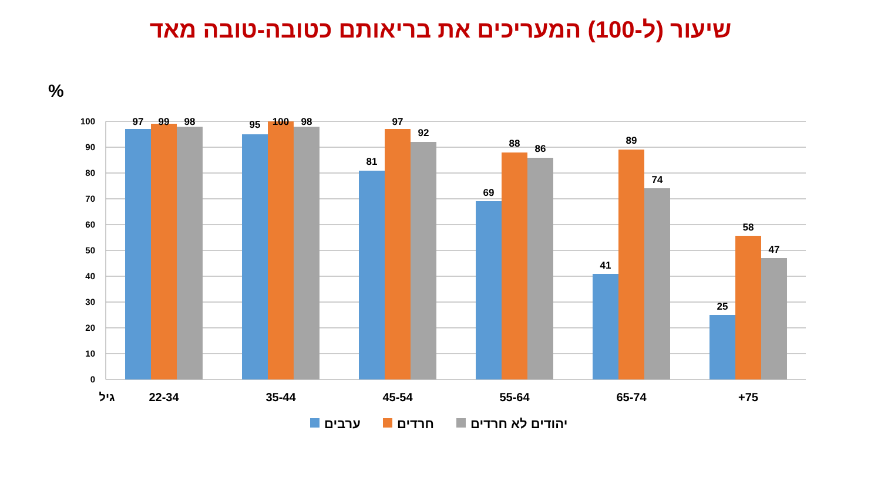שיעור (ל-100) המעריכים את בריאותם כטובה-טובה מאד
%
100
90
80
70
60
50
40
30
20
10
0
97
99
98
95
100
98
81
97
92
69
88
86
41
89
74
25
58
47
גיל
22-34
35-44
45-54
55-64
65-74
+75
ערבים
חרדים
יהודים לא חרדים